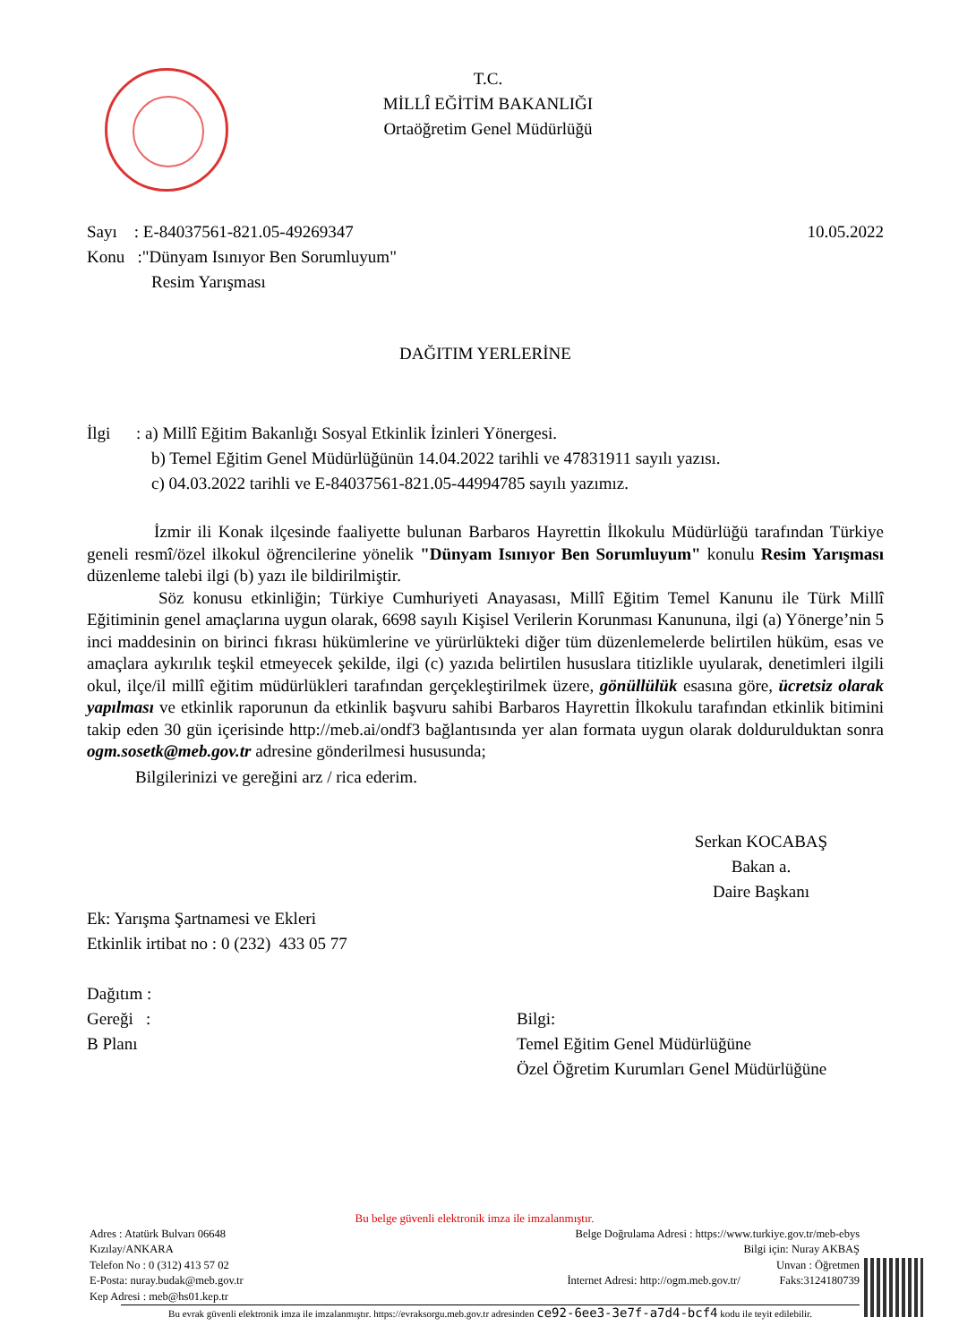T.C.
MİLLÎ EĞİTİM BAKANLIĞI
Ortaöğretim Genel Müdürlüğü
Sayı : E-84037561-821.05-49269347 10.05.2022
Konu :"Dünyam Isınıyor Ben Sorumluyum"
Resim Yarışması
DAĞITIM YERLERİNE
İlgi : a) Millî Eğitim Bakanlığı Sosyal Etkinlik İzinleri Yönergesi.
b) Temel Eğitim Genel Müdürlüğünün 14.04.2022 tarihli ve 47831911 sayılı yazısı.
c) 04.03.2022 tarihli ve E-84037561-821.05-44994785 sayılı yazımız.
İzmir ili Konak ilçesinde faaliyette bulunan Barbaros Hayrettin İlkokulu Müdürlüğü tarafından Türkiye geneli resmî/özel ilkokul öğrencilerine yönelik "Dünyam Isınıyor Ben Sorumluyum" konulu Resim Yarışması düzenleme talebi ilgi (b) yazı ile bildirilmiştir.
Söz konusu etkinliğin; Türkiye Cumhuriyeti Anayasası, Millî Eğitim Temel Kanunu ile Türk Millî Eğitiminin genel amaçlarına uygun olarak, 6698 sayılı Kişisel Verilerin Korunması Kanununa, ilgi (a) Yönerge’nin 5 inci maddesinin on birinci fıkrası hükümlerine ve yürürlükteki diğer tüm düzenlemelerde belirtilen hüküm, esas ve amaçlara aykırılık teşkil etmeyecek şekilde, ilgi (c) yazıda belirtilen hususlara titizlikle uyularak, denetimleri ilgili okul, ilçe/il millî eğitim müdürlükleri tarafından gerçekleştirilmek üzere, gönüllülük esasına göre, ücretsiz olarak yapılması ve etkinlik raporunun da etkinlik başvuru sahibi Barbaros Hayrettin İlkokulu tarafından etkinlik bitimini takip eden 30 gün içerisinde http://meb.ai/ondf3 bağlantısında yer alan formata uygun olarak doldurulduktan sonra ogm.sosetk@meb.gov.tr adresine gönderilmesi hususunda;
Bilgilerinizi ve gereğini arz / rica ederim.
Serkan KOCABAŞ
Bakan a.
Daire Başkanı
Ek: Yarışma Şartnamesi ve Ekleri
Etkinlik irtibat no : 0 (232) 433 05 77
Dağıtım :
Gereği :
B Planı
Bilgi:
Temel Eğitim Genel Müdürlüğüne
Özel Öğretim Kurumları Genel Müdürlüğüne
Bu belge güvenli elektronik imza ile imzalanmıştır.
Adres : Atatürk Bulvarı 06648
Kızılay/ANKARA
Telefon No : 0 (312) 413 57 02
E-Posta: nuray.budak@meb.gov.tr
Kep Adresi : meb@hs01.kep.tr
Belge Doğrulama Adresi : https://www.turkiye.gov.tr/meb-ebys
Bilgi için: Nuray AKBAŞ
Unvan : Öğretmen
İnternet Adresi: http://ogm.meb.gov.tr/ Faks:3124180739
Bu evrak güvenli elektronik imza ile imzalanmıştır. https://evraksorgu.meb.gov.tr adresinden ce92-6ee3-3e7f-a7d4-bcf4 kodu ile teyit edilebilir.